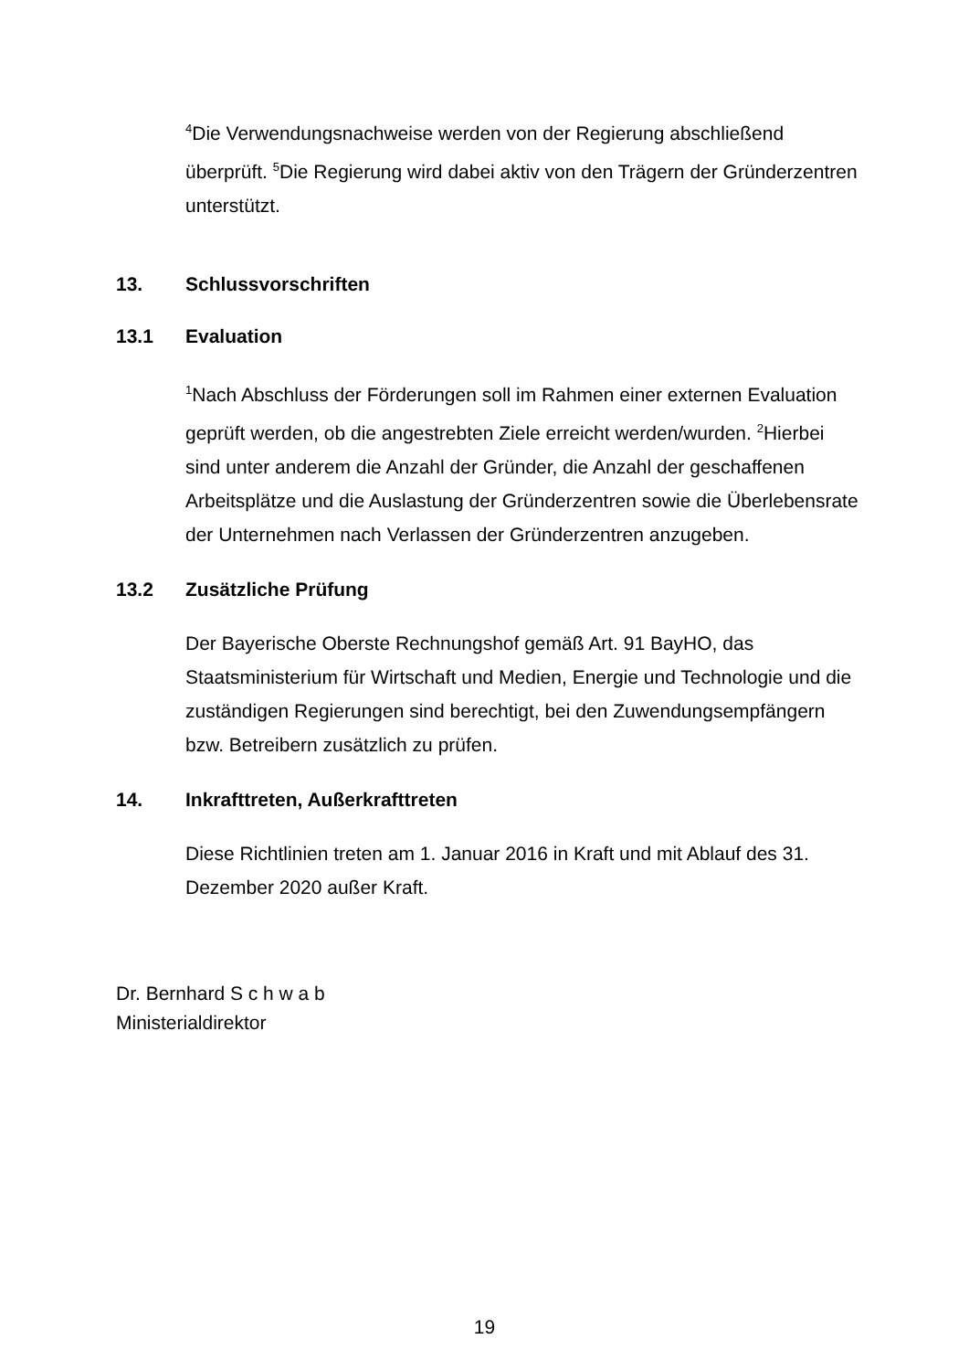<sup>4</sup> Die Verwendungsnachweise werden von der Regierung abschließend überprüft. <sup>5</sup>Die Regierung wird dabei aktiv von den Trägern der Gründerzentren unterstützt.
13. Schlussvorschriften
13.1 Evaluation
<sup>1</sup> Nach Abschluss der Förderungen soll im Rahmen einer externen Evaluation geprüft werden, ob die angestrebten Ziele erreicht werden/wurden. <sup>2</sup>Hierbei sind unter anderem die Anzahl der Gründer, die Anzahl der geschaffenen Arbeitsplätze und die Auslastung der Gründerzentren sowie die Überlebensrate der Unternehmen nach Verlassen der Gründerzentren anzugeben.
13.2 Zusätzliche Prüfung
Der Bayerische Oberste Rechnungshof gemäß Art. 91 BayHO, das Staatsministerium für Wirtschaft und Medien, Energie und Technologie und die zuständigen Regierungen sind berechtigt, bei den Zuwendungsempfängern bzw. Betreibern zusätzlich zu prüfen.
14. Inkrafttreten, Außerkrafttreten
Diese Richtlinien treten am 1. Januar 2016 in Kraft und mit Ablauf des 31. Dezember 2020 außer Kraft.
Dr. Bernhard S c h w a b
Ministerialdirektor
19